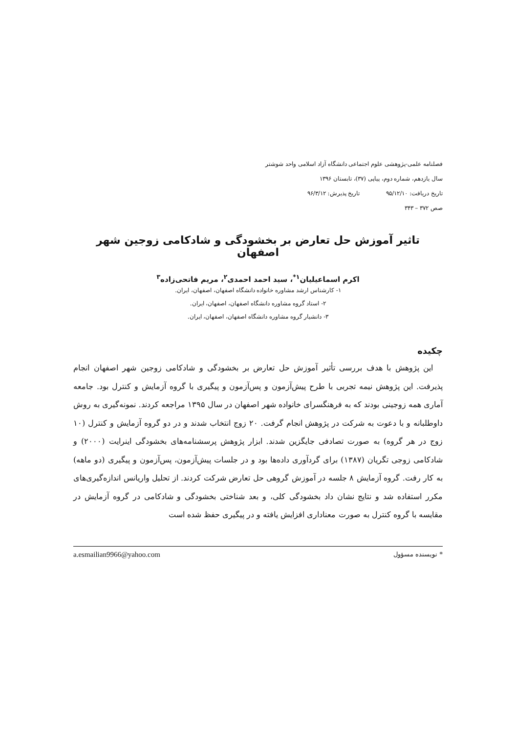فصلنامه علمی-پژوهشی علوم اجتماعی دانشگاه آزاد اسلامی واحد شوشتر
سال یازدهم، شماره دوم، پیاپی (۳۷)، تابستان ۱۳۹۶
تاریخ دریافت: ۹۵/۱۲/۱۰ تاریخ پذیرش: ۹۶/۳/۱۲
صص ۳۷۲ – ۳۴۳
تاثیر آموزش حل تعارض بر بخشودگی و شادکامی زوجین شهر اصفهان
اکرم اسماعیلیان<sup>۱*</sup>، سید احمد احمدی<sup>۲</sup>، مریم فاتحی‌زاده<sup>۳</sup>
۱- کارشناس ارشد مشاوره خانواده دانشگاه اصفهان، اصفهان، ایران.
۲- استاد گروه مشاوره دانشگاه اصفهان، اصفهان، ایران.
۳- دانشیار گروه مشاوره دانشگاه اصفهان، اصفهان، ایران.
چکیده
این پژوهش با هدف بررسی تأثیر آموزش حل تعارض بر بخشودگی و شادکامی زوجین شهر اصفهان انجام پذیرفت. این پژوهش نیمه تجربی با طرح پیش‌آزمون و پس‌آزمون و پیگیری با گروه آزمایش و کنترل بود. جامعه آماری همه زوجینی بودند که به فرهنگسرای خانواده شهر اصفهان در سال ۱۳۹۵ مراجعه کردند. نمونه‌گیری به روش داوطلبانه و با دعوت به شرکت در پژوهش انجام گرفت. ۲۰ زوج انتخاب شدند و در دو گروه آزمایش و کنترل (۱۰ زوج در هر گروه) به صورت تصادفی جایگزین شدند. ابزار پژوهش پرسشنامه‌های بخشودگی اینرایت (۲۰۰۰) و شادکامی زوجی تگریان (۱۳۸۷) برای گردآوری داده‌ها بود و در جلسات پیش‌آزمون، پس‌آزمون و پیگیری (دو ماهه) به کار رفت. گروه آزمایش ۸ جلسه در آموزش گروهی حل تعارض شرکت کردند. از تحلیل واریانس اندازه‌گیری‌های مکرر استفاده شد و نتایج نشان داد بخشودگی کلی، و بعد شناختی بخشودگی و شادکامی در گروه آزمایش در مقایسه با گروه کنترل به صورت معناداری افزایش یافته و در پیگیری حفظ شده است
* نویسنده مسؤول a.esmailian9966@yahoo.com